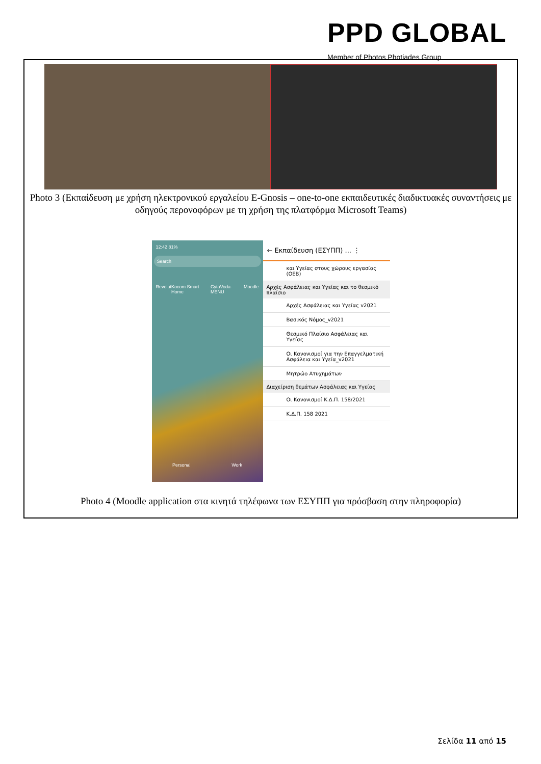PPD GLOBAL
Member of Photos Photiades Group
Photo 3 (Εκπαίδευση με χρήση ηλεκτρονικού εργαλείου E-Gnosis – one-to-one εκπαιδευτικές διαδικτυακές συναντήσεις με οδηγούς περονοφόρων με τη χρήση της πλατφόρμα Microsoft Teams)
12:42 81%
Search
Revolut Kocom Smart Home CytaVoda-MENU Moodle
Personal Work
← Εκπαίδευση (ΕΣΥΠΠ) ... ⋮
και Υγείας στους χώρους εργασίας (ΟΕΒ)
Αρχές Ασφάλειας και Υγείας και το θεσμικό πλαίσιο
Αρχές Ασφάλειας και Υγείας v2021
Βασικός Νόμος_v2021
Θεσμικό Πλαίσιο Ασφάλειας και Υγείας
Οι Κανονισμοί για την Επαγγελματική Ασφάλεια και Υγεία_v2021
Μητρώο Ατυχημάτων
Διαχείριση θεμάτων Ασφάλειας και Υγείας
Οι Κανονισμοί Κ.Δ.Π. 158/2021
Κ.Δ.Π. 158 2021
Photo 4 (Moodle application στα κινητά τηλέφωνα των ΕΣΥΠΠ για πρόσβαση στην πληροφορία)
Σελίδα 11 από 15